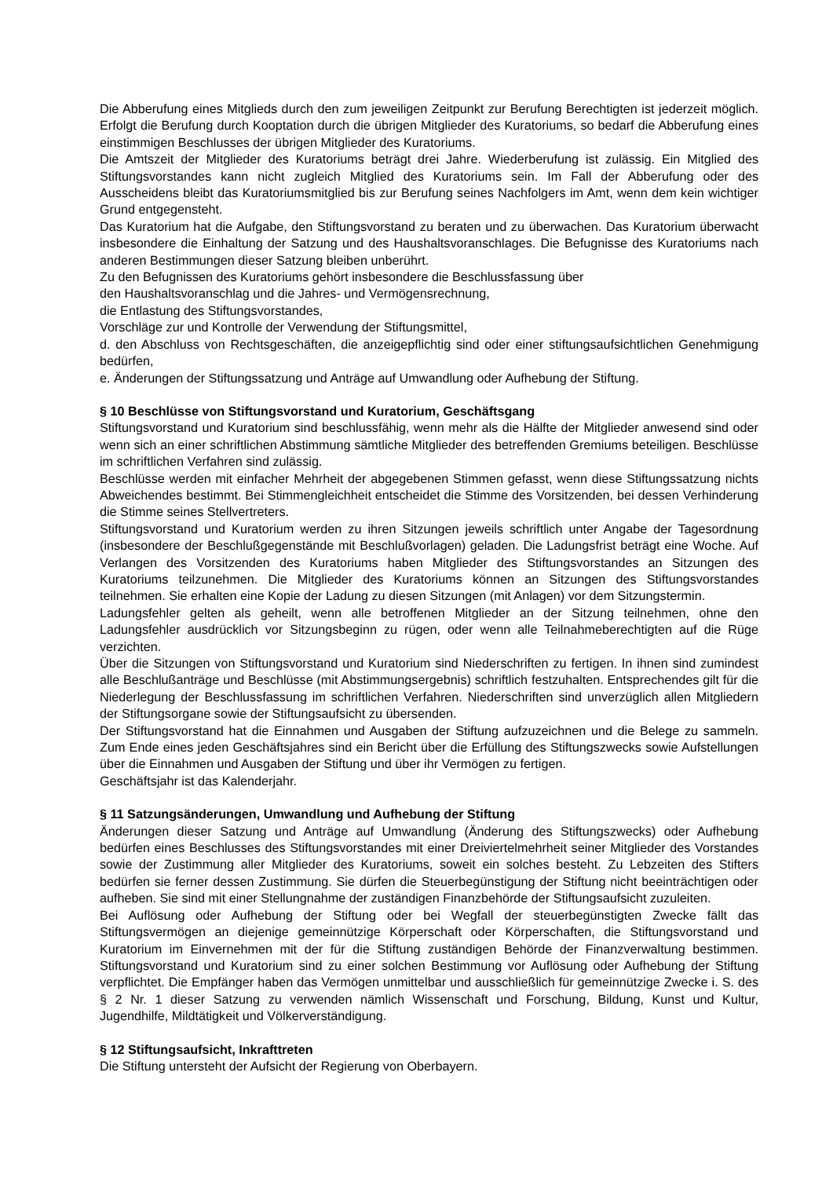Die Abberufung eines Mitglieds durch den zum jeweiligen Zeitpunkt zur Berufung Berechtigten ist jederzeit möglich. Erfolgt die Berufung durch Kooptation durch die übrigen Mitglieder des Kuratoriums, so bedarf die Abberufung eines einstimmigen Beschlusses der übrigen Mitglieder des Kuratoriums.
Die Amtszeit der Mitglieder des Kuratoriums beträgt drei Jahre. Wiederberufung ist zulässig. Ein Mitglied des Stiftungsvorstandes kann nicht zugleich Mitglied des Kuratoriums sein. Im Fall der Abberufung oder des Ausscheidens bleibt das Kuratoriumsmitglied bis zur Berufung seines Nachfolgers im Amt, wenn dem kein wichtiger Grund entgegensteht.
Das Kuratorium hat die Aufgabe, den Stiftungsvorstand zu beraten und zu überwachen. Das Kuratorium überwacht insbesondere die Einhaltung der Satzung und des Haushaltsvoranschlages. Die Befugnisse des Kuratoriums nach anderen Bestimmungen dieser Satzung bleiben unberührt.
Zu den Befugnissen des Kuratoriums gehört insbesondere die Beschlussfassung über
den Haushaltsvoranschlag und die Jahres- und Vermögensrechnung,
die Entlastung des Stiftungsvorstandes,
Vorschläge zur und Kontrolle der Verwendung der Stiftungsmittel,
d. den Abschluss von Rechtsgeschäften, die anzeigepflichtig sind oder einer stiftungsaufsichtlichen Genehmigung bedürfen,
e. Änderungen der Stiftungssatzung und Anträge auf Umwandlung oder Aufhebung der Stiftung.
§ 10 Beschlüsse von Stiftungsvorstand und Kuratorium, Geschäftsgang
Stiftungsvorstand und Kuratorium sind beschlussfähig, wenn mehr als die Hälfte der Mitglieder anwesend sind oder wenn sich an einer schriftlichen Abstimmung sämtliche Mitglieder des betreffenden Gremiums beteiligen. Beschlüsse im schriftlichen Verfahren sind zulässig.
Beschlüsse werden mit einfacher Mehrheit der abgegebenen Stimmen gefasst, wenn diese Stiftungssatzung nichts Abweichendes bestimmt. Bei Stimmengleichheit entscheidet die Stimme des Vorsitzenden, bei dessen Verhinderung die Stimme seines Stellvertreters.
Stiftungsvorstand und Kuratorium werden zu ihren Sitzungen jeweils schriftlich unter Angabe der Tagesordnung (insbesondere der Beschlußgegenstände mit Beschlußvorlagen) geladen. Die Ladungsfrist beträgt eine Woche. Auf Verlangen des Vorsitzenden des Kuratoriums haben Mitglieder des Stiftungsvorstandes an Sitzungen des Kuratoriums teilzunehmen. Die Mitglieder des Kuratoriums können an Sitzungen des Stiftungsvorstandes teilnehmen. Sie erhalten eine Kopie der Ladung zu diesen Sitzungen (mit Anlagen) vor dem Sitzungstermin.
Ladungsfehler gelten als geheilt, wenn alle betroffenen Mitglieder an der Sitzung teilnehmen, ohne den Ladungsfehler ausdrücklich vor Sitzungsbeginn zu rügen, oder wenn alle Teilnahmeberechtigten auf die Rüge verzichten.
Über die Sitzungen von Stiftungsvorstand und Kuratorium sind Niederschriften zu fertigen. In ihnen sind zumindest alle Beschlußanträge und Beschlüsse (mit Abstimmungsergebnis) schriftlich festzuhalten. Entsprechendes gilt für die Niederlegung der Beschlussfassung im schriftlichen Verfahren. Niederschriften sind unverzüglich allen Mitgliedern der Stiftungsorgane sowie der Stiftungsaufsicht zu übersenden.
Der Stiftungsvorstand hat die Einnahmen und Ausgaben der Stiftung aufzuzeichnen und die Belege zu sammeln. Zum Ende eines jeden Geschäftsjahres sind ein Bericht über die Erfüllung des Stiftungszwecks sowie Aufstellungen über die Einnahmen und Ausgaben der Stiftung und über ihr Vermögen zu fertigen.
Geschäftsjahr ist das Kalenderjahr.
§ 11 Satzungsänderungen, Umwandlung und Aufhebung der Stiftung
Änderungen dieser Satzung und Anträge auf Umwandlung (Änderung des Stiftungszwecks) oder Aufhebung bedürfen eines Beschlusses des Stiftungsvorstandes mit einer Dreiviertelmehrheit seiner Mitglieder des Vorstandes sowie der Zustimmung aller Mitglieder des Kuratoriums, soweit ein solches besteht. Zu Lebzeiten des Stifters bedürfen sie ferner dessen Zustimmung. Sie dürfen die Steuerbegünstigung der Stiftung nicht beeinträchtigen oder aufheben. Sie sind mit einer Stellungnahme der zuständigen Finanzbehörde der Stiftungsaufsicht zuzuleiten.
Bei Auflösung oder Aufhebung der Stiftung oder bei Wegfall der steuerbegünstigten Zwecke fällt das Stiftungsvermögen an diejenige gemeinnützige Körperschaft oder Körperschaften, die Stiftungsvorstand und Kuratorium im Einvernehmen mit der für die Stiftung zuständigen Behörde der Finanzverwaltung bestimmen. Stiftungsvorstand und Kuratorium sind zu einer solchen Bestimmung vor Auflösung oder Aufhebung der Stiftung verpflichtet. Die Empfänger haben das Vermögen unmittelbar und ausschließlich für gemeinnützige Zwecke i. S. des § 2 Nr. 1 dieser Satzung zu verwenden nämlich Wissenschaft und Forschung, Bildung, Kunst und Kultur, Jugendhilfe, Mildtätigkeit und Völkerverständigung.
§ 12 Stiftungsaufsicht, Inkrafttreten
Die Stiftung untersteht der Aufsicht der Regierung von Oberbayern.